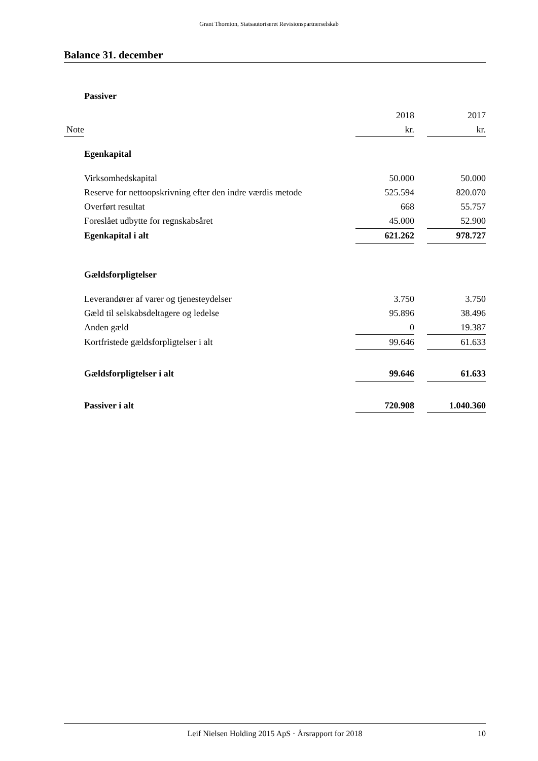Grant Thornton, Statsautoriseret Revisionspartnerselskab
Balance 31. december
| | Passiver | | | |
| | | 2018 | | 2017 |
| Note | | kr. | | kr. |
| | Egenkapital | | | |
| | Virksomhedskapital | 50.000 | | 50.000 |
| | Reserve for nettoopskrivning efter den indre værdis metode | 525.594 | | 820.070 |
| | Overført resultat | 668 | | 55.757 |
| | Foreslået udbytte for regnskabsåret | 45.000 | | 52.900 |
| | Egenkapital i alt | 621.262 | | 978.727 |
| | Gældsforpligtelser | | | |
| | Leverandører af varer og tjenesteydelser | 3.750 | | 3.750 |
| | Gæld til selskabsdeltagere og ledelse | 95.896 | | 38.496 |
| | Anden gæld | 0 | | 19.387 |
| | Kortfristede gældsforpligtelser i alt | 99.646 | | 61.633 |
| | Gældsforpligtelser i alt | 99.646 | | 61.633 |
| | Passiver i alt | 720.908 | | 1.040.360 |
Leif Nielsen Holding 2015 ApS · Årsrapport for 2018 10